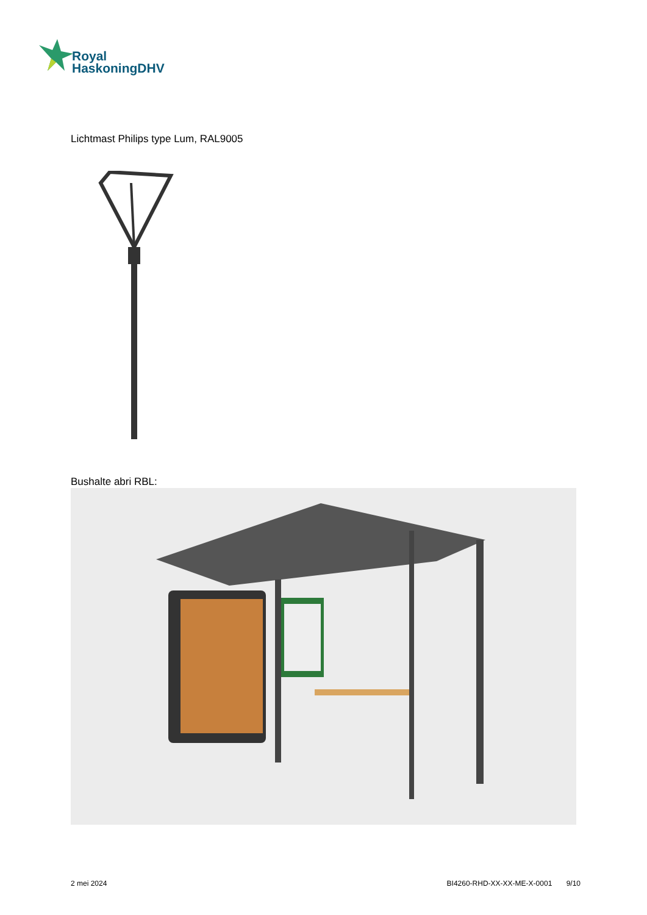Royal
HaskoningDHV
Lichtmast Philips type Lum, RAL9005
Bushalte abri RBL:
2 mei 2024 BI4260-RHD-XX-XX-ME-X-0001 9/10